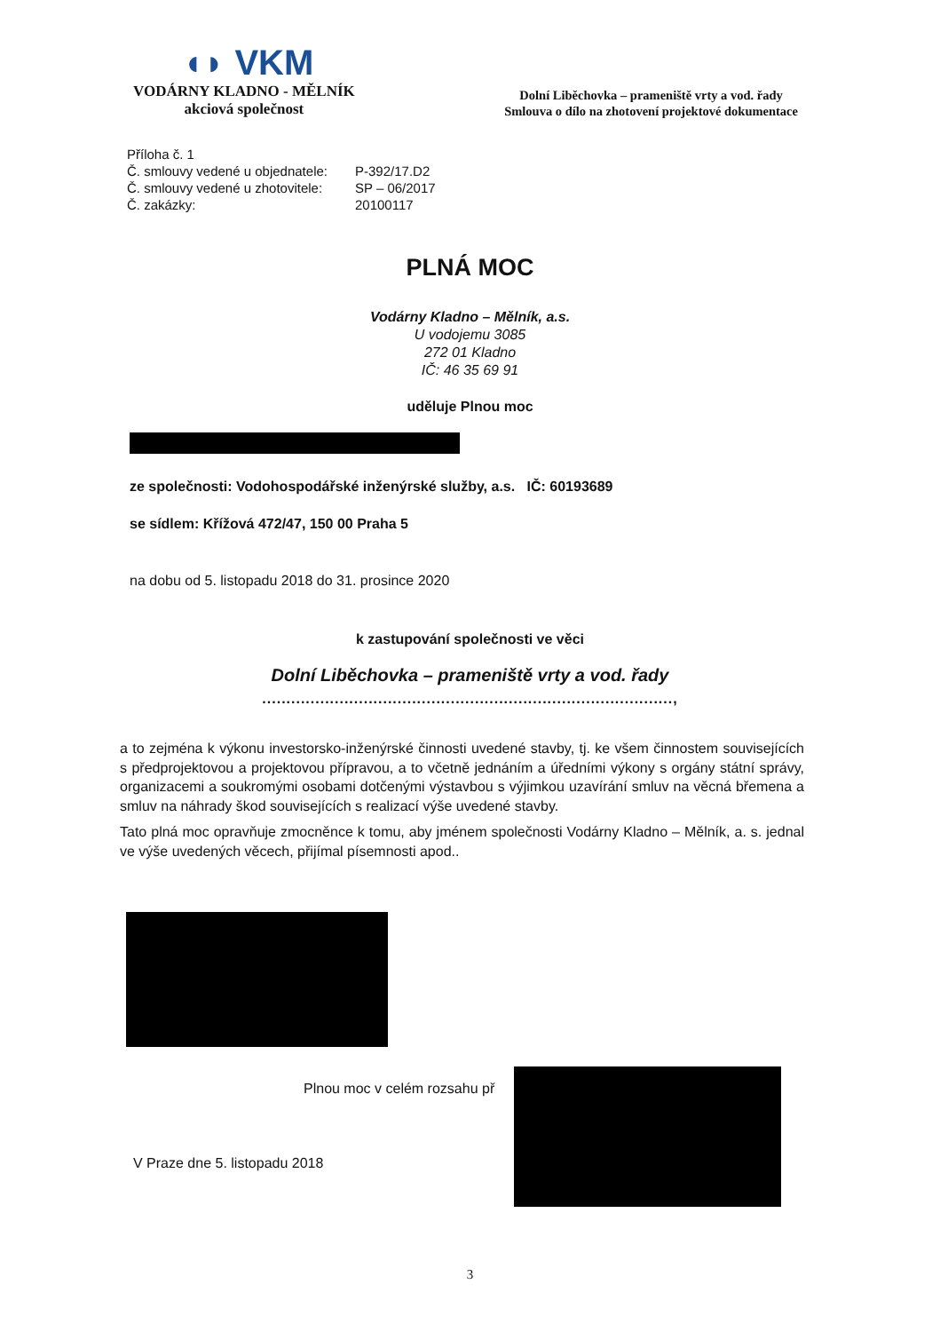◖◗ VKM
VODÁRNY KLADNO - MĚLNÍK
akciová společnost
Dolní Liběchovka – prameniště vrty a vod. řady
Smlouva o dílo na zhotovení projektové dokumentace
Příloha č. 1
Č. smlouvy vedené u objednatele: P-392/17.D2
Č. smlouvy vedené u zhotovitele: SP – 06/2017
Č. zakázky: 20100117
PLNÁ MOC
Vodárny Kladno – Mělník, a.s.
U vodojemu 3085
272 01 Kladno
IČ: 46 35 69 91
uděluje Plnou moc
ze společnosti: Vodohospodářské inženýrské služby, a.s. IČ: 60193689
se sídlem: Křížová 472/47, 150 00 Praha 5
na dobu od 5. listopadu 2018 do 31. prosince 2020
k zastupování společnosti ve věci
Dolní Liběchovka – prameniště vrty a vod. řady
.....................................................................................,
a to zejména k výkonu investorsko-inženýrské činnosti uvedené stavby, tj. ke všem činnostem souvisejících s předprojektovou a projektovou přípravou, a to včetně jednáním a úředními výkony s orgány státní správy, organizacemi a soukromými osobami dotčenými výstavbou s výjimkou uzavírání smluv na věcná břemena a smluv na náhrady škod souvisejících s realizací výše uvedené stavby.
Tato plná moc opravňuje zmocněnce k tomu, aby jménem společnosti Vodárny Kladno – Mělník, a. s. jednal ve výše uvedených věcech, přijímal písemnosti apod..
Plnou moc v celém rozsahu př
V Praze dne 5. listopadu 2018
3